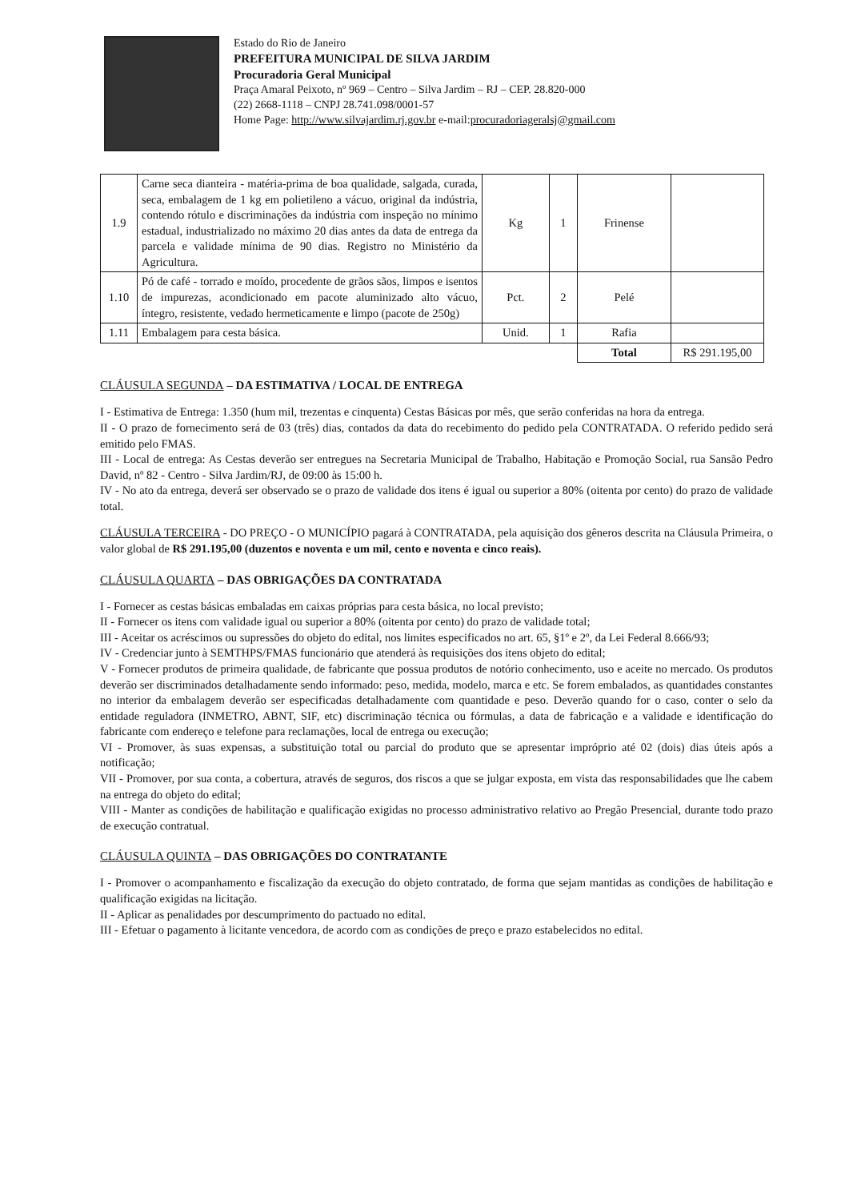Estado do Rio de Janeiro
PREFEITURA MUNICIPAL DE SILVA JARDIM
Procuradoria Geral Municipal
Praça Amaral Peixoto, nº 969 – Centro – Silva Jardim – RJ – CEP. 28.820-000
(22) 2668-1118 – CNPJ 28.741.098/0001-57
Home Page: http://www.silvajardim.rj.gov.br e-mail:procuradoriageralsj@gmail.com
| 1.9 | Carne seca dianteira - matéria-prima de boa qualidade, salgada, curada, seca, embalagem de 1 kg em polietileno a vácuo, original da indústria, contendo rótulo e discriminações da indústria com inspeção no mínimo estadual, industrializado no máximo 20 dias antes da data de entrega da parcela e validade mínima de 90 dias. Registro no Ministério da Agricultura. | Kg | 1 | Frinense | |
| 1.10 | Pó de café - torrado e moído, procedente de grãos sãos, limpos e isentos de impurezas, acondicionado em pacote aluminizado alto vácuo, íntegro, resistente, vedado hermeticamente e limpo (pacote de 250g) | Pct. | 2 | Pelé | |
| 1.11 | Embalagem para cesta básica. | Unid. | 1 | Rafia | |
| | | | | Total | R$ 291.195,00 |
CLÁUSULA SEGUNDA – DA ESTIMATIVA / LOCAL DE ENTREGA
I - Estimativa de Entrega: 1.350 (hum mil, trezentas e cinquenta) Cestas Básicas por mês, que serão conferidas na hora da entrega.
II - O prazo de fornecimento será de 03 (três) dias, contados da data do recebimento do pedido pela CONTRATADA. O referido pedido será emitido pelo FMAS.
III - Local de entrega: As Cestas deverão ser entregues na Secretaria Municipal de Trabalho, Habitação e Promoção Social, rua Sansão Pedro David, nº 82 - Centro - Silva Jardim/RJ, de 09:00 às 15:00 h.
IV - No ato da entrega, deverá ser observado se o prazo de validade dos itens é igual ou superior a 80% (oitenta por cento) do prazo de validade total.
CLÁUSULA TERCEIRA - DO PREÇO - O MUNICÍPIO pagará à CONTRATADA, pela aquisição dos gêneros descrita na Cláusula Primeira, o valor global de R$ 291.195,00 (duzentos e noventa e um mil, cento e noventa e cinco reais).
CLÁUSULA QUARTA – DAS OBRIGAÇÕES DA CONTRATADA
I - Fornecer as cestas básicas embaladas em caixas próprias para cesta básica, no local previsto;
II - Fornecer os itens com validade igual ou superior a 80% (oitenta por cento) do prazo de validade total;
III - Aceitar os acréscimos ou supressões do objeto do edital, nos limites especificados no art. 65, §1º e 2º, da Lei Federal 8.666/93;
IV - Credenciar junto à SEMTHPS/FMAS funcionário que atenderá às requisições dos itens objeto do edital;
V - Fornecer produtos de primeira qualidade, de fabricante que possua produtos de notório conhecimento, uso e aceite no mercado. Os produtos deverão ser discriminados detalhadamente sendo informado: peso, medida, modelo, marca e etc. Se forem embalados, as quantidades constantes no interior da embalagem deverão ser especificadas detalhadamente com quantidade e peso. Deverão quando for o caso, conter o selo da entidade reguladora (INMETRO, ABNT, SIF, etc) discriminação técnica ou fórmulas, a data de fabricação e a validade e identificação do fabricante com endereço e telefone para reclamações, local de entrega ou execução;
VI - Promover, às suas expensas, a substituição total ou parcial do produto que se apresentar impróprio até 02 (dois) dias úteis após a notificação;
VII - Promover, por sua conta, a cobertura, através de seguros, dos riscos a que se julgar exposta, em vista das responsabilidades que lhe cabem na entrega do objeto do edital;
VIII - Manter as condições de habilitação e qualificação exigidas no processo administrativo relativo ao Pregão Presencial, durante todo prazo de execução contratual.
CLÁUSULA QUINTA – DAS OBRIGAÇÕES DO CONTRATANTE
I - Promover o acompanhamento e fiscalização da execução do objeto contratado, de forma que sejam mantidas as condições de habilitação e qualificação exigidas na licitação.
II - Aplicar as penalidades por descumprimento do pactuado no edital.
III - Efetuar o pagamento à licitante vencedora, de acordo com as condições de preço e prazo estabelecidos no edital.